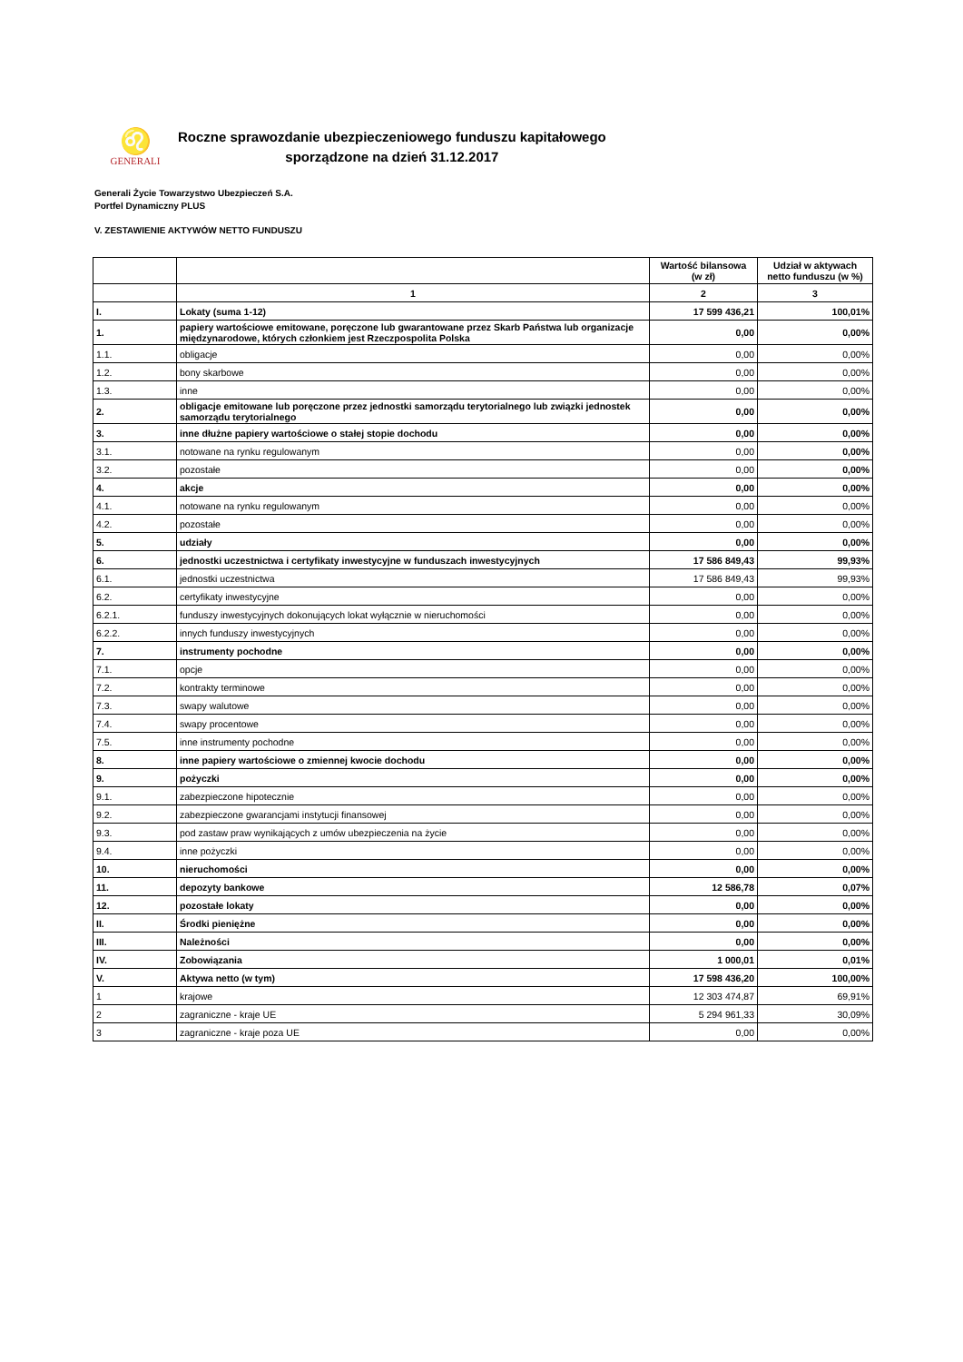♌
GENERALI
Roczne sprawozdanie ubezpieczeniowego funduszu kapitałowego
sporządzone na dzień 31.12.2017
Generali Życie Towarzystwo Ubezpieczeń S.A.
Portfel Dynamiczny PLUS
V. ZESTAWIENIE AKTYWÓW NETTO FUNDUSZU
| | | Wartość bilansowa (w zł) | Udział w aktywach netto funduszu (w %) |
| --- | --- | --- | --- |
| | 1 | 2 | 3 |
| I. | Lokaty (suma 1-12) | 17 599 436,21 | 100,01% |
| 1. | papiery wartościowe emitowane, poręczone lub gwarantowane przez Skarb Państwa lub organizacje międzynarodowe, których członkiem jest Rzeczpospolita Polska | 0,00 | 0,00% |
| 1.1. | obligacje | 0,00 | 0,00% |
| 1.2. | bony skarbowe | 0,00 | 0,00% |
| 1.3. | inne | 0,00 | 0,00% |
| 2. | obligacje emitowane lub poręczone przez jednostki samorządu terytorialnego lub związki jednostek samorządu terytorialnego | 0,00 | 0,00% |
| 3. | inne dłużne papiery wartościowe o stałej stopie dochodu | 0,00 | 0,00% |
| 3.1. | notowane na rynku regulowanym | 0,00 | 0,00% |
| 3.2. | pozostałe | 0,00 | 0,00% |
| 4. | akcje | 0,00 | 0,00% |
| 4.1. | notowane na rynku regulowanym | 0,00 | 0,00% |
| 4.2. | pozostałe | 0,00 | 0,00% |
| 5. | udziały | 0,00 | 0,00% |
| 6. | jednostki uczestnictwa i certyfikaty inwestycyjne w funduszach inwestycyjnych | 17 586 849,43 | 99,93% |
| 6.1. | jednostki uczestnictwa | 17 586 849,43 | 99,93% |
| 6.2. | certyfikaty inwestycyjne | 0,00 | 0,00% |
| 6.2.1. | funduszy inwestycyjnych dokonujących lokat wyłącznie w nieruchomości | 0,00 | 0,00% |
| 6.2.2. | innych funduszy inwestycyjnych | 0,00 | 0,00% |
| 7. | instrumenty pochodne | 0,00 | 0,00% |
| 7.1. | opcje | 0,00 | 0,00% |
| 7.2. | kontrakty terminowe | 0,00 | 0,00% |
| 7.3. | swapy walutowe | 0,00 | 0,00% |
| 7.4. | swapy procentowe | 0,00 | 0,00% |
| 7.5. | inne instrumenty pochodne | 0,00 | 0,00% |
| 8. | inne papiery wartościowe o zmiennej kwocie dochodu | 0,00 | 0,00% |
| 9. | pożyczki | 0,00 | 0,00% |
| 9.1. | zabezpieczone hipotecznie | 0,00 | 0,00% |
| 9.2. | zabezpieczone gwarancjami instytucji finansowej | 0,00 | 0,00% |
| 9.3. | pod zastaw praw wynikających z umów ubezpieczenia na życie | 0,00 | 0,00% |
| 9.4. | inne pożyczki | 0,00 | 0,00% |
| 10. | nieruchomości | 0,00 | 0,00% |
| 11. | depozyty bankowe | 12 586,78 | 0,07% |
| 12. | pozostałe lokaty | 0,00 | 0,00% |
| II. | Środki pieniężne | 0,00 | 0,00% |
| III. | Należności | 0,00 | 0,00% |
| IV. | Zobowiązania | 1 000,01 | 0,01% |
| V. | Aktywa netto (w tym) | 17 598 436,20 | 100,00% |
| 1 | krajowe | 12 303 474,87 | 69,91% |
| 2 | zagraniczne - kraje UE | 5 294 961,33 | 30,09% |
| 3 | zagraniczne - kraje poza UE | 0,00 | 0,00% |